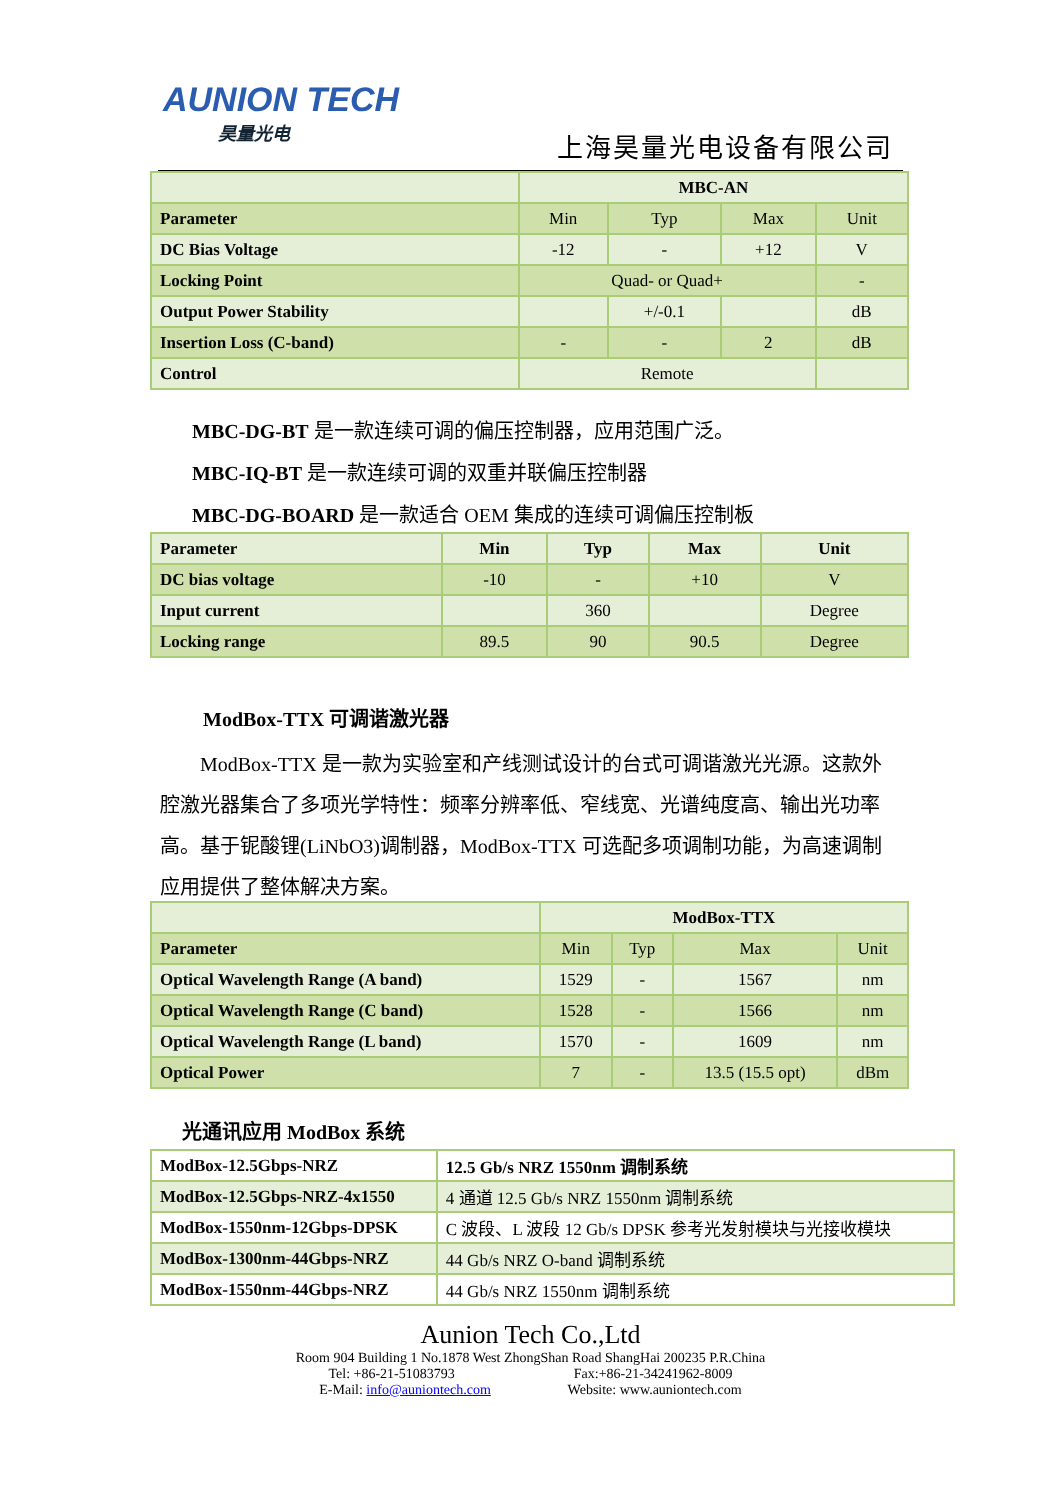AUNION TECH
昊量光电
上海昊量光电设备有限公司
| | MBC-AN | | | |
| Parameter | Min | Typ | Max | Unit |
| DC Bias Voltage | -12 | - | +12 | V |
| Locking Point | Quad- or Quad+ | | | - |
| Output Power Stability | | +/-0.1 | | dB |
| Insertion Loss (C-band) | - | - | 2 | dB |
| Control | Remote | | | |
MBC-DG-BT 是一款连续可调的偏压控制器，应用范围广泛。
MBC-IQ-BT 是一款连续可调的双重并联偏压控制器
MBC-DG-BOARD 是一款适合 OEM 集成的连续可调偏压控制板
| Parameter | Min | Typ | Max | Unit |
| DC bias voltage | -10 | - | +10 | V |
| Input current | | 360 | | Degree |
| Locking range | 89.5 | 90 | 90.5 | Degree |
ModBox-TTX 可调谐激光器
  ModBox-TTX 是一款为实验室和产线测试设计的台式可调谐激光光源。这款外腔激光器集合了多项光学特性：频率分辨率低、窄线宽、光谱纯度高、输出光功率高。基于铌酸锂(LiNbO3)调制器，ModBox-TTX 可选配多项调制功能，为高速调制应用提供了整体解决方案。
| | ModBox-TTX | | | |
| Parameter | Min | Typ | Max | Unit |
| Optical Wavelength Range (A band) | 1529 | - | 1567 | nm |
| Optical Wavelength Range (C band) | 1528 | - | 1566 | nm |
| Optical Wavelength Range (L band) | 1570 | - | 1609 | nm |
| Optical Power | 7 | - | 13.5 (15.5 opt) | dBm |
光通讯应用 ModBox 系统
| ModBox-12.5Gbps-NRZ | 12.5 Gb/s NRZ 1550nm 调制系统 |
| ModBox-12.5Gbps-NRZ-4x1550 | 4 通道 12.5 Gb/s NRZ 1550nm 调制系统 |
| ModBox-1550nm-12Gbps-DPSK | C 波段、L 波段 12 Gb/s DPSK 参考光发射模块与光接收模块 |
| ModBox-1300nm-44Gbps-NRZ | 44 Gb/s NRZ O-band 调制系统 |
| ModBox-1550nm-44Gbps-NRZ | 44 Gb/s NRZ 1550nm 调制系统 |
Aunion Tech Co.,Ltd
Room 904 Building 1 No.1878 West ZhongShan Road ShangHai 200235 P.R.China
Tel: +86-21-51083793          Fax:+86-21-34241962-8009
E-Mail: info@auniontech.com       Website: www.auniontech.com